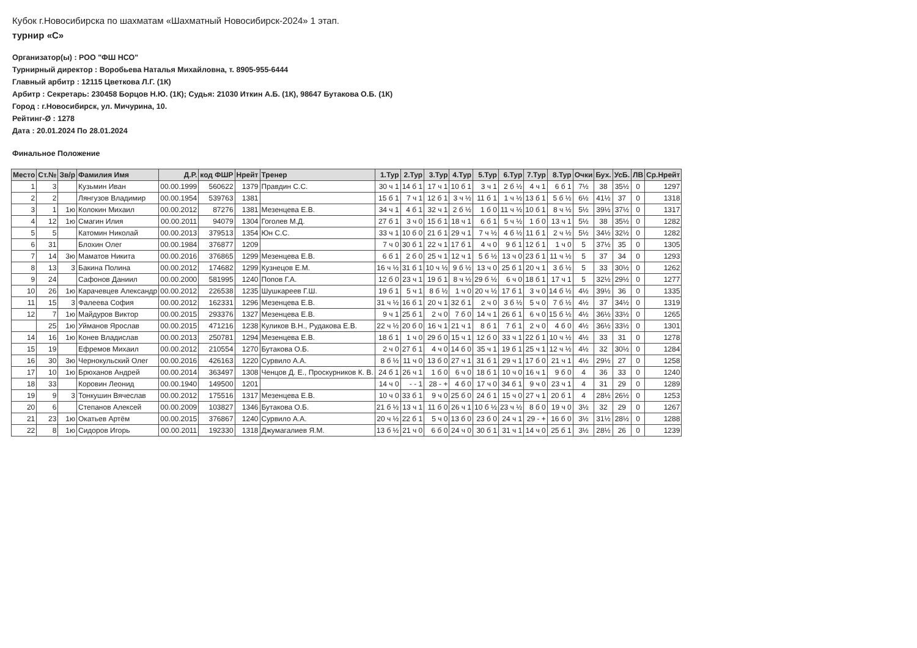Кубок г.Новосибирска по шахматам «Шахматный Новосибирск-2024» 1 этап.
турнир «С»
Организатор(ы) : РОО "ФШ НСО"
Турнирный директор : Воробьева Наталья Михайловна, т. 8905-955-6444
Главный арбитр : 12115 Цветкова Л.Г. (1К)
Арбитр : Секретарь: 230458 Борцов Н.Ю. (1К); Судья: 21030 Иткин А.Б. (1К), 98647 Бутакова О.Б. (1К)
Город : г.Новосибирск, ул. Мичурина, 10.
Рейтинг-Ø : 1278
Дата : 20.01.2024 По 28.01.2024
Финальное Положение
| Место | Ст.№ | Зв/р | Фамилия Имя | Д.Р. | код ФШР | Нрейт | Тренер | 1.Тур | 2.Тур | 3.Тур | 4.Тур | 5.Тур | 6.Тур | 7.Тур | 8.Тур | Очки | Бух. | УсБ. | ЛВ | Ср.Нрейт |
| --- | --- | --- | --- | --- | --- | --- | --- | --- | --- | --- | --- | --- | --- | --- | --- | --- | --- | --- | --- | --- |
| 1 | 3 | | Кузьмин Иван | 00.00.1999 | 560622 | 1379 | Правдин С.С. | 30 ч 1 | 14 б 1 | 17 ч 1 | 10 б 1 | 3 ч 1 | 2 б ½ | 4 ч 1 | 6 б 1 | 7½ | 38 | 35½ | 0 | 1297 |
| 2 | 2 | | Лянгузов Владимир | 00.00.1954 | 539763 | 1381 | | 15 б 1 | 7 ч 1 | 12 б 1 | 3 ч ½ | 11 б 1 | 1 ч ½ | 13 б 1 | 5 б ½ | 6½ | 41½ | 37 | 0 | 1318 |
| 3 | 1 | 1ю | Колокин Михаил | 00.00.2012 | 87276 | 1381 | Мезенцева Е.В. | 34 ч 1 | 4 б 1 | 32 ч 1 | 2 б ½ | 1 б 0 | 11 ч ½ | 10 б 1 | 8 ч ½ | 5½ | 39½ | 37½ | 0 | 1317 |
| 4 | 12 | 1ю | Смагин Илия | 00.00.2011 | 94079 | 1304 | Гоголев М.Д. | 27 б 1 | 3 ч 0 | 15 б 1 | 18 ч 1 | 6 б 1 | 5 ч ½ | 1 б 0 | 13 ч 1 | 5½ | 38 | 35½ | 0 | 1282 |
| 5 | 5 | | Катомин Николай | 00.00.2013 | 379513 | 1354 | Юн С.С. | 33 ч 1 | 10 б 0 | 21 б 1 | 29 ч 1 | 7 ч ½ | 4 б ½ | 11 б 1 | 2 ч ½ | 5½ | 34½ | 32½ | 0 | 1282 |
| 6 | 31 | | Блохин Олег | 00.00.1984 | 376877 | 1209 | | 7 ч 0 | 30 б 1 | 22 ч 1 | 17 б 1 | 4 ч 0 | 9 б 1 | 12 б 1 | 1 ч 0 | 5 | 37½ | 35 | 0 | 1305 |
| 7 | 14 | 3ю | Маматов Никита | 00.00.2016 | 376865 | 1299 | Мезенцева Е.В. | 6 б 1 | 2 б 0 | 25 ч 1 | 12 ч 1 | 5 б ½ | 13 ч 0 | 23 б 1 | 11 ч ½ | 5 | 37 | 34 | 0 | 1293 |
| 8 | 13 | 3 | Бакина Полина | 00.00.2012 | 174682 | 1299 | Кузнецов Е.М. | 16 ч ½ | 31 б 1 | 10 ч ½ | 9 б ½ | 13 ч 0 | 25 б 1 | 20 ч 1 | 3 б ½ | 5 | 33 | 30½ | 0 | 1262 |
| 9 | 24 | | Сафонов Даниил | 00.00.2000 | 581995 | 1240 | Попов Г.А. | 12 б 0 | 23 ч 1 | 19 б 1 | 8 ч ½ | 29 б ½ | 6 ч 0 | 18 б 1 | 17 ч 1 | 5 | 32½ | 29½ | 0 | 1277 |
| 10 | 26 | 1ю | Карачевцев Александр | 00.00.2012 | 226538 | 1235 | Шушкареев Г.Ш. | 19 б 1 | 5 ч 1 | 8 б ½ | 1 ч 0 | 20 ч ½ | 17 б 1 | 3 ч 0 | 14 б ½ | 4½ | 39½ | 36 | 0 | 1335 |
| 11 | 15 | 3 | Фалеева София | 00.00.2012 | 162331 | 1296 | Мезенцева Е.В. | 31 ч ½ | 16 б 1 | 20 ч 1 | 32 б 1 | 2 ч 0 | 3 б ½ | 5 ч 0 | 7 б ½ | 4½ | 37 | 34½ | 0 | 1319 |
| 12 | 7 | 1ю | Майдуров Виктор | 00.00.2015 | 293376 | 1327 | Мезенцева Е.В. | 9 ч 1 | 25 б 1 | 2 ч 0 | 7 б 0 | 14 ч 1 | 26 б 1 | 6 ч 0 | 15 б ½ | 4½ | 36½ | 33½ | 0 | 1265 |
| | 25 | 1ю | Уйманов Ярослав | 00.00.2015 | 471216 | 1238 | Куликов В.Н., Рудакова Е.В. | 22 ч ½ | 20 б 0 | 16 ч 1 | 21 ч 1 | 8 б 1 | 7 б 1 | 2 ч 0 | 4 б 0 | 4½ | 36½ | 33½ | 0 | 1301 |
| 14 | 16 | 1ю | Конев Владислав | 00.00.2013 | 250781 | 1294 | Мезенцева Е.В. | 18 б 1 | 1 ч 0 | 29 б 0 | 15 ч 1 | 12 б 0 | 33 ч 1 | 22 б 1 | 10 ч ½ | 4½ | 33 | 31 | 0 | 1278 |
| 15 | 19 | | Ефремов Михаил | 00.00.2012 | 210554 | 1270 | Бутакова О.Б. | 2 ч 0 | 27 б 1 | 4 ч 0 | 14 б 0 | 35 ч 1 | 19 б 1 | 25 ч 1 | 12 ч ½ | 4½ | 32 | 30½ | 0 | 1284 |
| 16 | 30 | 3ю | Чернокульский Олег | 00.00.2016 | 426163 | 1220 | Сурвило А.А. | 8 б ½ | 11 ч 0 | 13 б 0 | 27 ч 1 | 31 б 1 | 29 ч 1 | 17 б 0 | 21 ч 1 | 4½ | 29½ | 27 | 0 | 1258 |
| 17 | 10 | 1ю | Брюханов Андрей | 00.00.2014 | 363497 | 1308 | Ченцов Д. Е., Проскурников К. В. | 24 б 1 | 26 ч 1 | 1 б 0 | 6 ч 0 | 18 б 1 | 10 ч 0 | 16 ч 1 | 9 б 0 | 4 | 36 | 33 | 0 | 1240 |
| 18 | 33 | | Коровин Леонид | 00.00.1940 | 149500 | 1201 | | 14 ч 0 | - - 1 | 28 - + | 4 б 0 | 17 ч 0 | 34 б 1 | 9 ч 0 | 23 ч 1 | 4 | 31 | 29 | 0 | 1289 |
| 19 | 9 | 3 | Тонкушин Вячеслав | 00.00.2012 | 175516 | 1317 | Мезенцева Е.В. | 10 ч 0 | 33 б 1 | 9 ч 0 | 25 б 0 | 24 б 1 | 15 ч 0 | 27 ч 1 | 20 б 1 | 4 | 28½ | 26½ | 0 | 1253 |
| 20 | 6 | | Степанов Алексей | 00.00.2009 | 103827 | 1346 | Бутакова О.Б. | 21 б ½ | 13 ч 1 | 11 б 0 | 26 ч 1 | 10 б ½ | 23 ч ½ | 8 б 0 | 19 ч 0 | 3½ | 32 | 29 | 0 | 1267 |
| 21 | 23 | 1ю | Окатьев Артём | 00.00.2015 | 376867 | 1240 | Сурвило А.А. | 20 ч ½ | 22 б 1 | 5 ч 0 | 13 б 0 | 23 б 0 | 24 ч 1 | 29 - + | 16 б 0 | 3½ | 31½ | 28½ | 0 | 1288 |
| 22 | 8 | 1ю | Сидоров Игорь | 00.00.2011 | 192330 | 1318 | Джумагалиев Я.М. | 13 б ½ | 21 ч 0 | 6 б 0 | 24 ч 0 | 30 б 1 | 31 ч 1 | 14 ч 0 | 25 б 1 | 3½ | 28½ | 26 | 0 | 1239 |